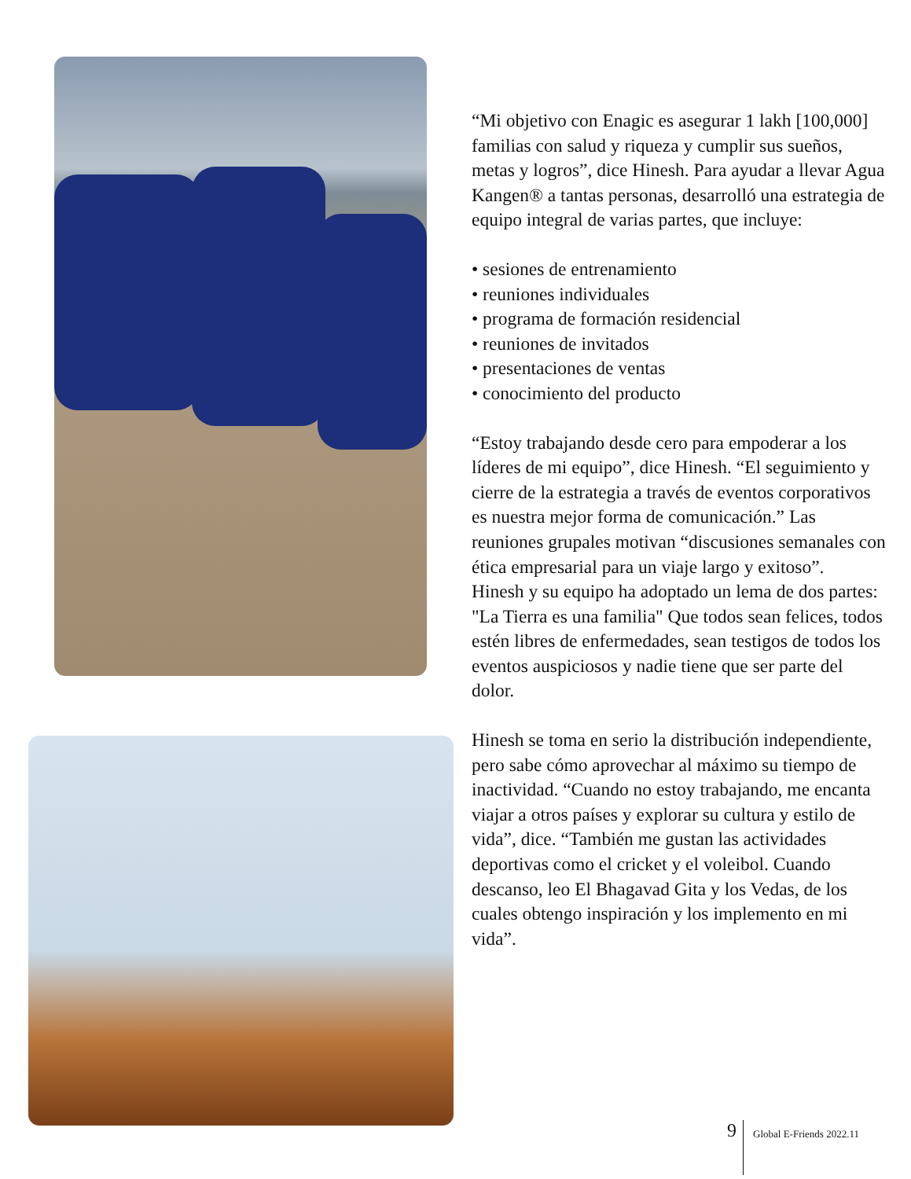“Mi objetivo con Enagic es asegurar 1 lakh [100,000] familias con salud y riqueza y cumplir sus sueños, metas y logros”, dice Hinesh. Para ayudar a llevar Agua Kangen® a tantas personas, desarrolló una estrategia de equipo integral de varias partes, que incluye:
• sesiones de entrenamiento
• reuniones individuales
• programa de formación residencial
• reuniones de invitados
• presentaciones de ventas
• conocimiento del producto
“Estoy trabajando desde cero para empoderar a los líderes de mi equipo”, dice Hinesh. “El seguimiento y cierre de la estrategia a través de eventos corporativos es nuestra mejor forma de comunicación.” Las reuniones grupales motivan “discusiones semanales con ética empresarial para un viaje largo y exitoso”.
Hinesh y su equipo ha adoptado un lema de dos partes: "La Tierra es una familia" Que todos sean felices, todos estén libres de enfermedades, sean testigos de todos los eventos auspiciosos y nadie tiene que ser parte del dolor.
Hinesh se toma en serio la distribución independiente, pero sabe cómo aprovechar al máximo su tiempo de inactividad. “Cuando no estoy trabajando, me encanta viajar a otros países y explorar su cultura y estilo de vida”, dice. “También me gustan las actividades deportivas como el cricket y el voleibol. Cuando descanso, leo El Bhagavad Gita y los Vedas, de los cuales obtengo inspiración y los implemento en mi vida”.
9 Global E-Friends 2022.11